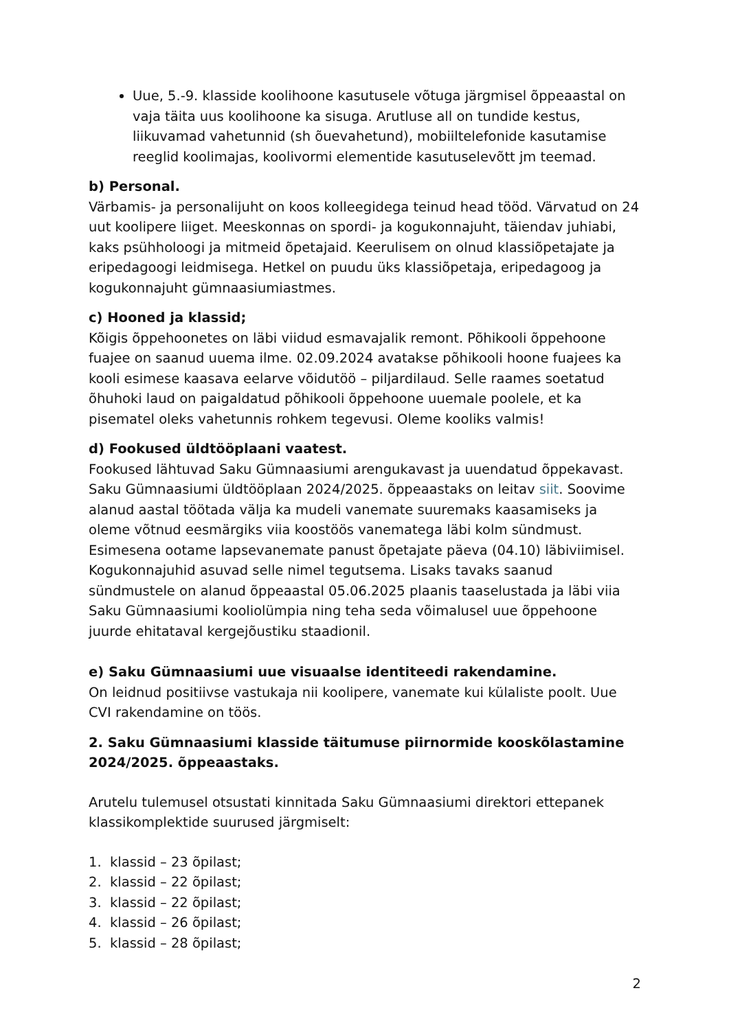Uue, 5.-9. klasside koolihoone kasutusele võtuga järgmisel õppeaastal on vaja täita uus koolihoone ka sisuga. Arutluse all on tundide kestus, liikuvamad vahetunnid (sh õuevahetund), mobiiltelefonide kasutamise reeglid koolimajas, koolivormi elementide kasutuselevõtt jm teemad.
b) Personal.
Värbamis- ja personalijuht on koos kolleegidega teinud head tööd. Värvatud on 24 uut koolipere liiget. Meeskonnas on spordi- ja kogukonnajuht, täiendav juhiabi, kaks psühholoogi ja mitmeid õpetajaid. Keerulisem on olnud klassiõpetajate ja eripedagoogi leidmisega. Hetkel on puudu üks klassiõpetaja, eripedagoog ja kogukonnajuht gümnaasiumiastmes.
c) Hooned ja klassid;
Kõigis õppehoonetes on läbi viidud esmavajalik remont. Põhikooli õppehoone fuajee on saanud uuema ilme. 02.09.2024 avatakse põhikooli hoone fuajees ka kooli esimese kaasava eelarve võidutöö – piljardilaud. Selle raames soetatud õhuhoki laud on paigaldatud põhikooli õppehoone uuemale poolele, et ka pisematel oleks vahetunnis rohkem tegevusi. Oleme kooliks valmis!
d) Fookused üldtööplaani vaatest.
Fookused lähtuvad Saku Gümnaasiumi arengukavast ja uuendatud õppekavast. Saku Gümnaasiumi üldtööplaan 2024/2025. õppeaastaks on leitav siit. Soovime alanud aastal töötada välja ka mudeli vanemate suuremaks kaasamiseks ja oleme võtnud eesmärgiks viia koostöös vanematega läbi kolm sündmust. Esimesena ootame lapsevanemate panust õpetajate päeva (04.10) läbiviimisel. Kogukonnajuhid asuvad selle nimel tegutsema. Lisaks tavaks saanud sündmustele on alanud õppeaastal 05.06.2025 plaanis taaselustada ja läbi viia Saku Gümnaasiumi kooliolümpia ning teha seda võimalusel uue õppehoone juurde ehitataval kergejõustiku staadionil.
e) Saku Gümnaasiumi uue visuaalse identiteedi rakendamine.
On leidnud positiivse vastukaja nii koolipere, vanemate kui külaliste poolt. Uue CVI rakendamine on töös.
2. Saku Gümnaasiumi klasside täitumuse piirnormide kooskõlastamine 2024/2025. õppeaastaks.
Arutelu tulemusel otsustati kinnitada Saku Gümnaasiumi direktori ettepanek klassikomplektide suurused järgmiselt:
1. klassid – 23 õpilast;
2. klassid – 22 õpilast;
3. klassid – 22 õpilast;
4. klassid – 26 õpilast;
5. klassid – 28 õpilast;
2